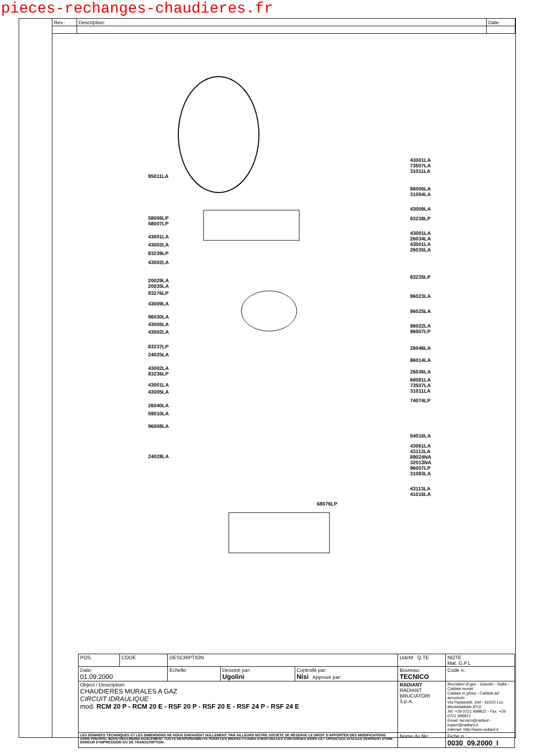pieces-rechanges-chaudieres.fr
| Rev.: | Description: | Date: |
95011LA
58006LP
58007LP
43001LA
43002LA
83239LP
43002LA
20029LA
20035LA
83276LP
43009LA
96030LA
43005LA
43002LA
83237LP
24025LA
43002LA
83236LP
43001LA
43005LA
26040LA
59010LA
96008LA
24028LA
43001LA
73507LA
31011LA
86006LA
31054LA
43009LA
83238LP
43001LA
26034LA
43001LA
26035LA
83235LP
96023LA
96025LA
96022LA
96007LP
26046LA
86014LA
26036LA
68081LA
73507LA
31011LA
74074LP
54016LA
43061LA
43113LA
89024NA
32013NA
96007LP
31083LA
43113LA
41016LA
68076LP
| POS. | CODE | DESCRIPTION | | | UdeM Q.TE | | NOTE Mat. G.P.L |
| Date: 01.09.2000 | | Echelle: | Dessiné par: Ugolini | Controllé par: Nisi Apprové par: | Boureau: TECNICO | Code n.: | |
| Object / Description: CHAUDIERES MURALES A GAZ CIRCUIT IDRAULIQUE mod. RCM 20 P - RCM 20 E - RSF 20 P - RSF 20 E - RSF 24 P - RSF 24 E | | | | | RADIANT RADIANT BRUCIATORI S.p.A. | Bruciatori di gas - Gasolio - Nafta - Caldaie murali Caldaie in ghisa - Caldaie ad accumulo Via Pantanelli, 164 - 61025 Loc. Montelabbate (PU) Tel. +39 0721 498822 - Fax. +39 0721 499815 Email: tecnico@radiant - export@radiant.it Internet: http://www.radiant.it | |
| LES DONNEES TECHNIQUES ET LES DIMENSIONS NE NOUS ENGAGENT NULLEMENT. PAR AILLEURS NOTRE SOCIETE SE RESERVE LE DROIT D'APPORTER DES MODIFICATIONS SANS PREAVIS. NOUS DECLINONS EGALEMENT TOUTE RESPONSABILITE POUR LES INEXACTITUDES EVENTUELLES CONTENUES DANS CET OPUSCULE SI ELLES DERIVENT D'UNE ERREUR D'IMPRESSION OU DE TRANSCRIPTION | | | | | Nome du file: | Fiche n.: 0030_09.2000_I | |